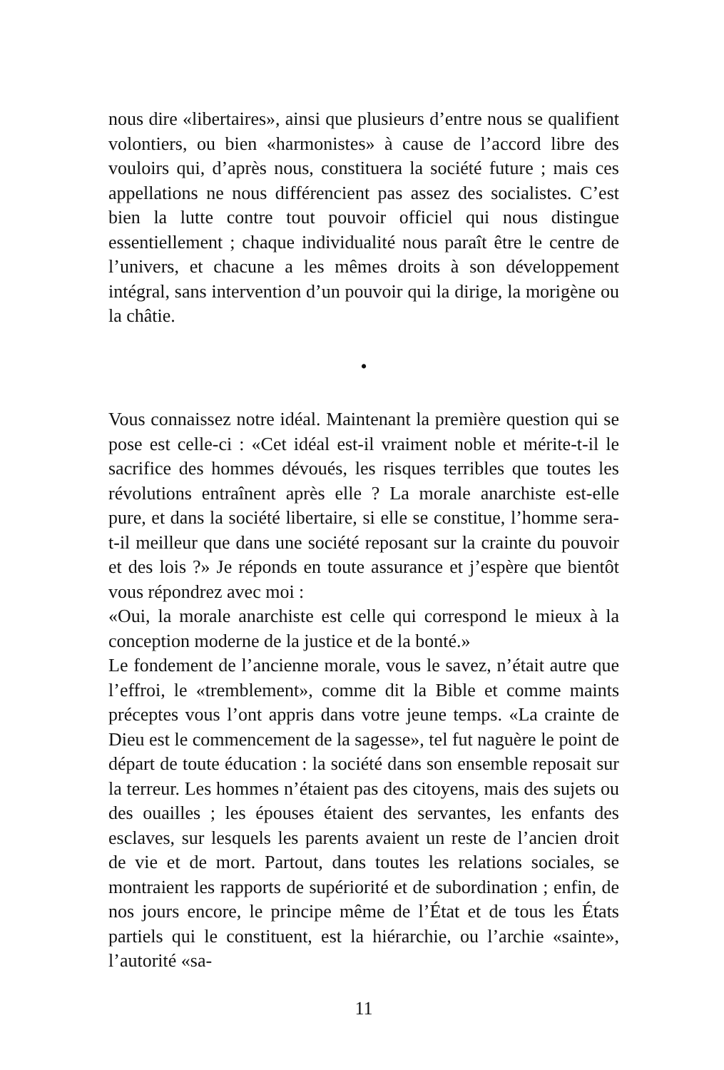nous dire «libertaires», ainsi que plusieurs d’entre nous se qualifient volontiers, ou bien «harmonistes» à cause de l’accord libre des vouloirs qui, d’après nous, constituera la société future ; mais ces appellations ne nous différencient pas assez des socialistes. C’est bien la lutte contre tout pouvoir officiel qui nous distingue essentiellement ; chaque individualité nous paraît être le centre de l’univers, et chacune a les mêmes droits à son développement intégral, sans intervention d’un pouvoir qui la dirige, la morigène ou la châtie.
•
Vous connaissez notre idéal. Maintenant la première question qui se pose est celle-ci : «Cet idéal est-il vraiment noble et mérite-t-il le sacrifice des hommes dévoués, les risques terribles que toutes les révolutions entraînent après elle ? La morale anarchiste est-elle pure, et dans la société libertaire, si elle se constitue, l’homme sera-t-il meilleur que dans une société reposant sur la crainte du pouvoir et des lois ?» Je réponds en toute assurance et j’espère que bientôt vous répondrez avec moi :
«Oui, la morale anarchiste est celle qui correspond le mieux à la conception moderne de la justice et de la bonté.»
Le fondement de l’ancienne morale, vous le savez, n’était autre que l’effroi, le «tremblement», comme dit la Bible et comme maints préceptes vous l’ont appris dans votre jeune temps. «La crainte de Dieu est le commencement de la sagesse», tel fut naguère le point de départ de toute éducation : la société dans son ensemble reposait sur la terreur. Les hommes n’étaient pas des citoyens, mais des sujets ou des ouailles ; les épouses étaient des servantes, les enfants des esclaves, sur lesquels les parents avaient un reste de l’ancien droit de vie et de mort. Partout, dans toutes les relations sociales, se montraient les rapports de supériorité et de subordination ; enfin, de nos jours encore, le principe même de l’État et de tous les États partiels qui le constituent, est la hiérarchie, ou l’archie «sainte», l’autorité «sa-
11